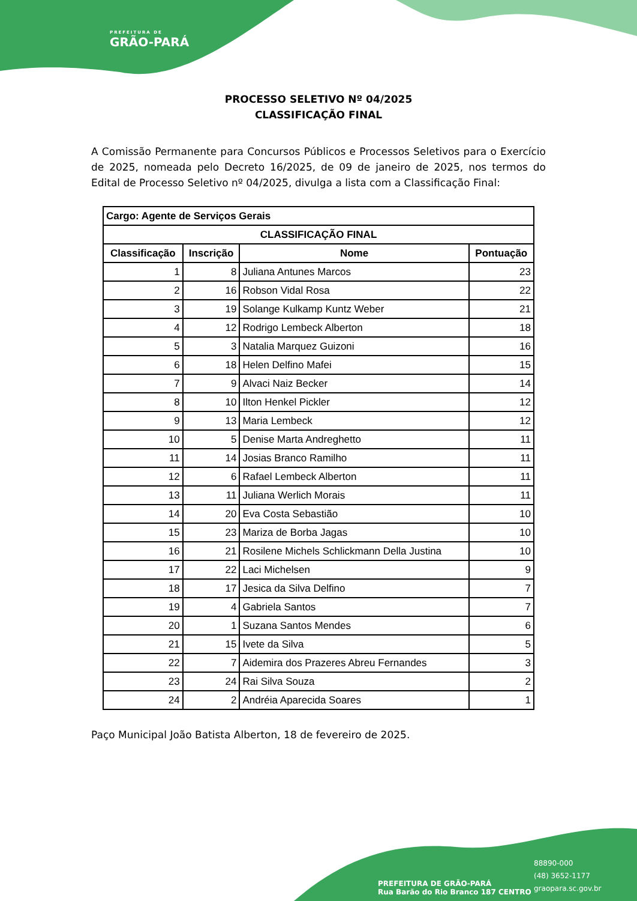PREFEITURA DE
GRÃO-PARÁ
PROCESSO SELETIVO Nº 04/2025
CLASSIFICAÇÃO FINAL
A Comissão Permanente para Concursos Públicos e Processos Seletivos para o Exercício de 2025, nomeada pelo Decreto 16/2025, de 09 de janeiro de 2025, nos termos do Edital de Processo Seletivo nº 04/2025, divulga a lista com a Classificação Final:
| Cargo: Agente de Serviços Gerais | | | |
| --- | --- | --- | --- |
| CLASSIFICAÇÃO FINAL | | | |
| Classificação | Inscrição | Nome | Pontuação |
| 1 | 8 | Juliana Antunes Marcos | 23 |
| 2 | 16 | Robson Vidal Rosa | 22 |
| 3 | 19 | Solange Kulkamp Kuntz Weber | 21 |
| 4 | 12 | Rodrigo Lembeck Alberton | 18 |
| 5 | 3 | Natalia Marquez Guizoni | 16 |
| 6 | 18 | Helen Delfino Mafei | 15 |
| 7 | 9 | Alvaci Naiz Becker | 14 |
| 8 | 10 | Ilton Henkel Pickler | 12 |
| 9 | 13 | Maria Lembeck | 12 |
| 10 | 5 | Denise Marta Andreghetto | 11 |
| 11 | 14 | Josias Branco Ramilho | 11 |
| 12 | 6 | Rafael Lembeck Alberton | 11 |
| 13 | 11 | Juliana Werlich Morais | 11 |
| 14 | 20 | Eva Costa Sebastião | 10 |
| 15 | 23 | Mariza de Borba Jagas | 10 |
| 16 | 21 | Rosilene Michels Schlickmann Della Justina | 10 |
| 17 | 22 | Laci Michelsen | 9 |
| 18 | 17 | Jesica da Silva Delfino | 7 |
| 19 | 4 | Gabriela Santos | 7 |
| 20 | 1 | Suzana Santos Mendes | 6 |
| 21 | 15 | Ivete da Silva | 5 |
| 22 | 7 | Aidemira dos Prazeres Abreu Fernandes | 3 |
| 23 | 24 | Rai Silva Souza | 2 |
| 24 | 2 | Andréia Aparecida Soares | 1 |
Paço Municipal João Batista Alberton, 18 de fevereiro de 2025.
PREFEITURA DE GRÃO-PARÁ
Rua Barão do Rio Branco 187 CENTRO
88890-000
(48) 3652-1177
graopara.sc.gov.br